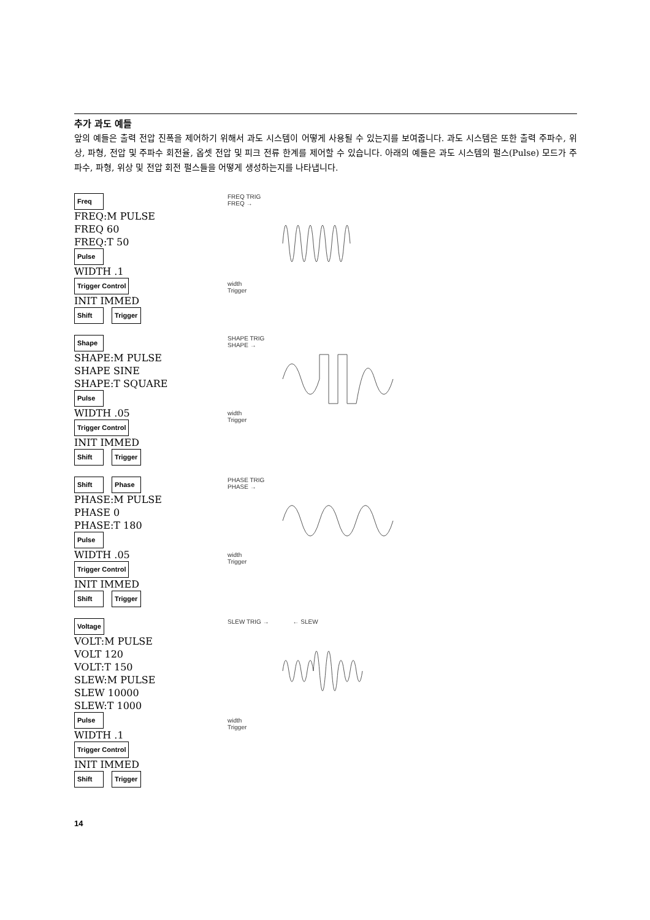추가 과도 예들
앞의 예들은 출력 전압 진폭을 제어하기 위해서 과도 시스템이 어떻게 사용될 수 있는지를 보여줍니다. 과도 시스템은 또한 출력 주파수, 위상, 파형, 전압 및 주파수 회전율, 옵셋 전압 및 피크 전류 한계를 제어할 수 있습니다. 아래의 예들은 과도 시스템의 펄스(Pulse) 모드가 주파수, 파형, 위상 및 전압 회전 펄스들을 어떻게 생성하는지를 나타냅니다.
Freq
FREQ:M PULSE
FREQ 60
FREQ:T 50
Pulse
WIDTH .1
Trigger Control
INIT IMMED
Shift Trigger
FREQ TRIG
FREQ →
width
Trigger
Shape
SHAPE:M PULSE
SHAPE SINE
SHAPE:T SQUARE
Pulse
WIDTH .05
Trigger Control
INIT IMMED
Shift Trigger
SHAPE TRIG
SHAPE →
width
Trigger
Shift Phase
PHASE:M PULSE
PHASE 0
PHASE:T 180
Pulse
WIDTH .05
Trigger Control
INIT IMMED
Shift Trigger
PHASE TRIG
PHASE →
width
Trigger
Voltage
VOLT:M PULSE
VOLT 120
VOLT:T 150
SLEW:M PULSE
SLEW 10000
SLEW:T 1000
Pulse
WIDTH .1
Trigger Control
INIT IMMED
Shift Trigger
SLEW TRIG → ← SLEW
width
Trigger
14